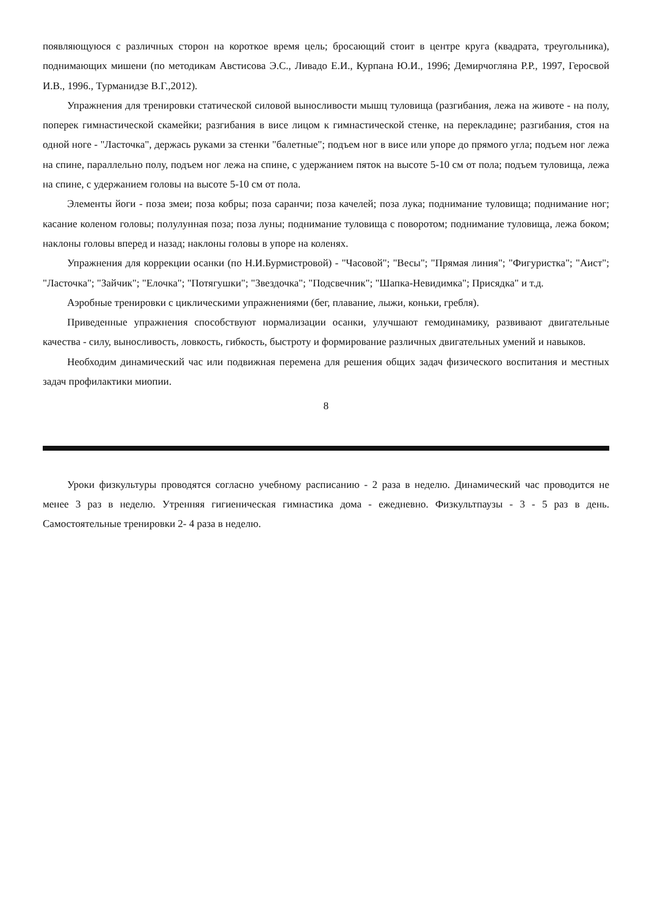появляющуюся с различных сторон на короткое время цель; бросающий стоит в центре круга (квадрата, треугольника), поднимающих мишени (по методикам Австисова Э.С., Ливадо Е.И., Курпана Ю.И., 1996; Демирчогляна Р.Р., 1997, Геросвой И.В., 1996., Турманидзе В.Г.,2012).
Упражнения для тренировки статической силовой выносливости мышц туловища (разгибания, лежа на животе - на полу, поперек гимнастической скамейки; разгибания в висе лицом к гимнастической стенке, на перекладине; разгибания, стоя на одной ноге - "Ласточка", держась руками за стенки "балетные"; подъем ног в висе или упоре до прямого угла; подъем ног лежа на спине, параллельно полу, подъем ног лежа на спине, с удержанием пяток на высоте 5-10 см от пола; подъем туловища, лежа на спине, с удержанием головы на высоте 5-10 см от пола.
Элементы йоги - поза змеи; поза кобры; поза саранчи; поза качелей; поза лука; поднимание туловища; поднимание ног; касание коленом головы; полулунная поза; поза луны; поднимание туловища с поворотом; поднимание туловища, лежа боком; наклоны головы вперед и назад; наклоны головы в упоре на коленях.
Упражнения для коррекции осанки (по Н.И.Бурмистровой) - "Часовой"; "Весы"; "Прямая линия"; "Фигуристка"; "Аист"; "Ласточка"; "Зайчик"; "Елочка"; "Потягушки"; "Звездочка"; "Подсвечник"; "Шапка-Невидимка"; Присядка" и т.д.
Аэробные тренировки с циклическими упражнениями (бег, плавание, лыжи, коньки, гребля).
Приведенные упражнения способствуют нормализации осанки, улучшают гемодинамику, развивают двигательные качества - силу, выносливость, ловкость, гибкость, быстроту и формирование различных двигательных умений и навыков.
Необходим динамический час или подвижная перемена для решения общих задач физического воспитания и местных задач профилактики миопии.
8
Уроки физкультуры проводятся согласно учебному расписанию - 2 раза в неделю. Динамический час проводится не менее 3 раз в неделю. Утренняя гигиеническая гимнастика дома - ежедневно. Физкультпаузы - 3 - 5 раз в день. Самостоятельные тренировки 2- 4 раза в неделю.